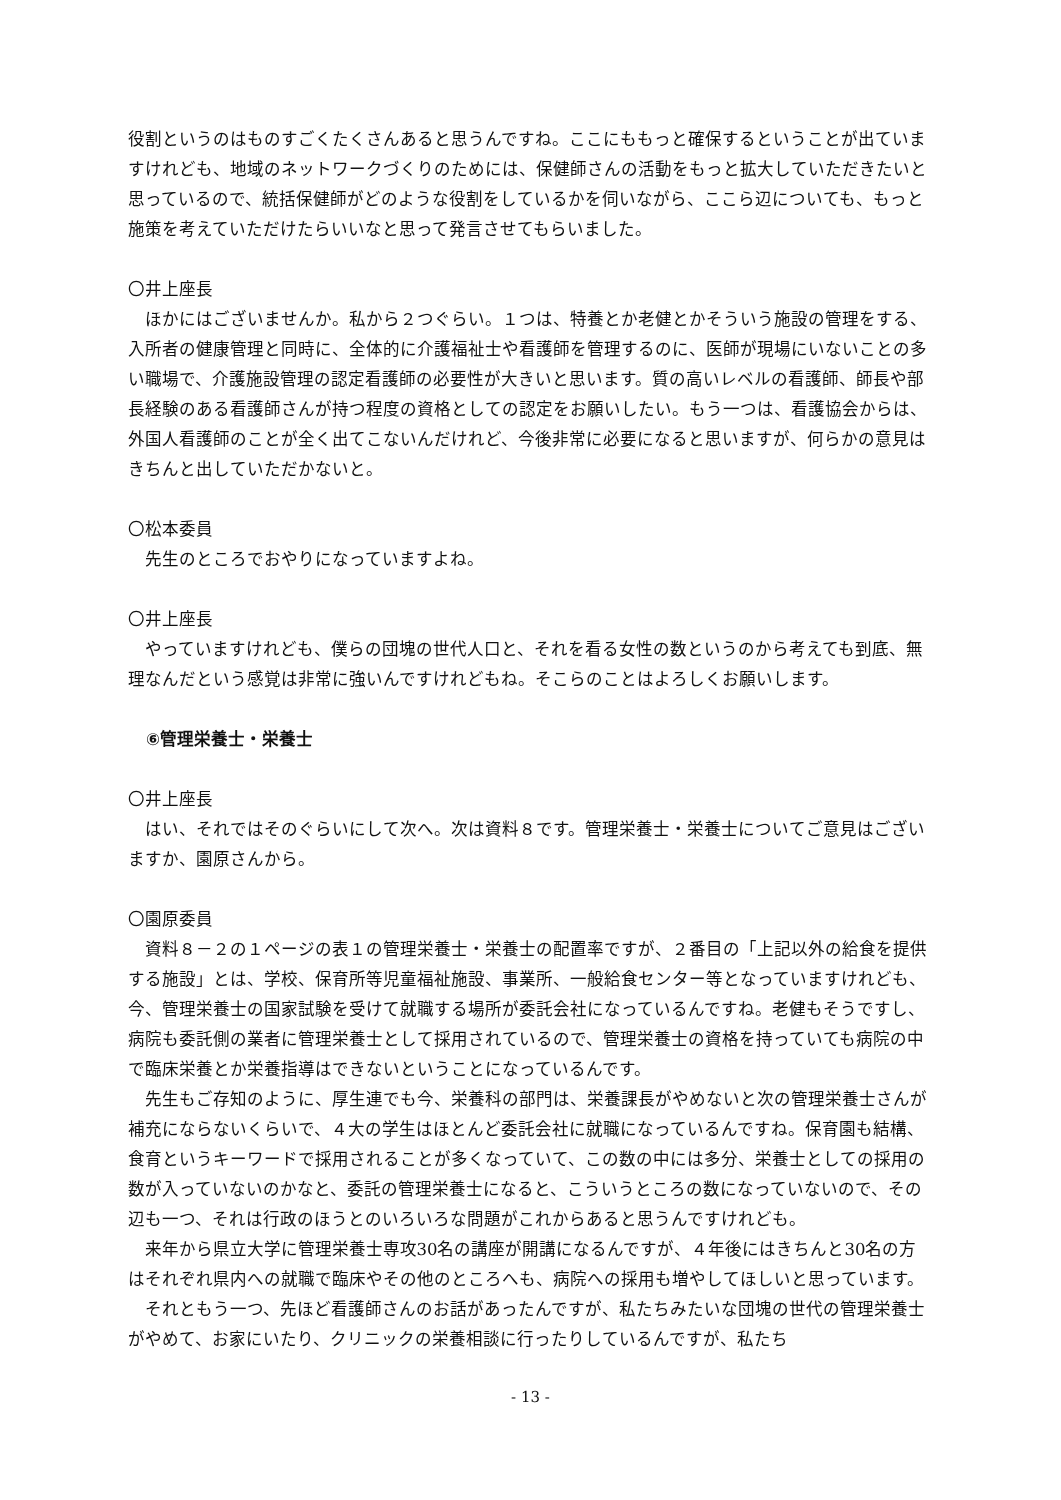役割というのはものすごくたくさんあると思うんですね。ここにももっと確保するということが出ていますけれども、地域のネットワークづくりのためには、保健師さんの活動をもっと拡大していただきたいと思っているので、統括保健師がどのような役割をしているかを伺いながら、ここら辺についても、もっと施策を考えていただけたらいいなと思って発言させてもらいました。
〇井上座長
ほかにはございませんか。私から２つぐらい。１つは、特養とか老健とかそういう施設の管理をする、入所者の健康管理と同時に、全体的に介護福祉士や看護師を管理するのに、医師が現場にいないことの多い職場で、介護施設管理の認定看護師の必要性が大きいと思います。質の高いレベルの看護師、師長や部長経験のある看護師さんが持つ程度の資格としての認定をお願いしたい。もう一つは、看護協会からは、外国人看護師のことが全く出てこないんだけれど、今後非常に必要になると思いますが、何らかの意見はきちんと出していただかないと。
〇松本委員
先生のところでおやりになっていますよね。
〇井上座長
やっていますけれども、僕らの団塊の世代人口と、それを看る女性の数というのから考えても到底、無理なんだという感覚は非常に強いんですけれどもね。そこらのことはよろしくお願いします。
⑥管理栄養士・栄養士
〇井上座長
はい、それではそのぐらいにして次へ。次は資料８です。管理栄養士・栄養士についてご意見はございますか、園原さんから。
〇園原委員
資料８－２の１ページの表１の管理栄養士・栄養士の配置率ですが、２番目の「上記以外の給食を提供する施設」とは、学校、保育所等児童福祉施設、事業所、一般給食センター等となっていますけれども、今、管理栄養士の国家試験を受けて就職する場所が委託会社になっているんですね。老健もそうですし、病院も委託側の業者に管理栄養士として採用されているので、管理栄養士の資格を持っていても病院の中で臨床栄養とか栄養指導はできないということになっているんです。
先生もご存知のように、厚生連でも今、栄養科の部門は、栄養課長がやめないと次の管理栄養士さんが補充にならないくらいで、４大の学生はほとんど委託会社に就職になっているんですね。保育園も結構、食育というキーワードで採用されることが多くなっていて、この数の中には多分、栄養士としての採用の数が入っていないのかなと、委託の管理栄養士になると、こういうところの数になっていないので、その辺も一つ、それは行政のほうとのいろいろな問題がこれからあると思うんですけれども。
来年から県立大学に管理栄養士専攻30名の講座が開講になるんですが、４年後にはきちんと30名の方はそれぞれ県内への就職で臨床やその他のところへも、病院への採用も増やしてほしいと思っています。
それともう一つ、先ほど看護師さんのお話があったんですが、私たちみたいな団塊の世代の管理栄養士がやめて、お家にいたり、クリニックの栄養相談に行ったりしているんですが、私たち
- 13 -